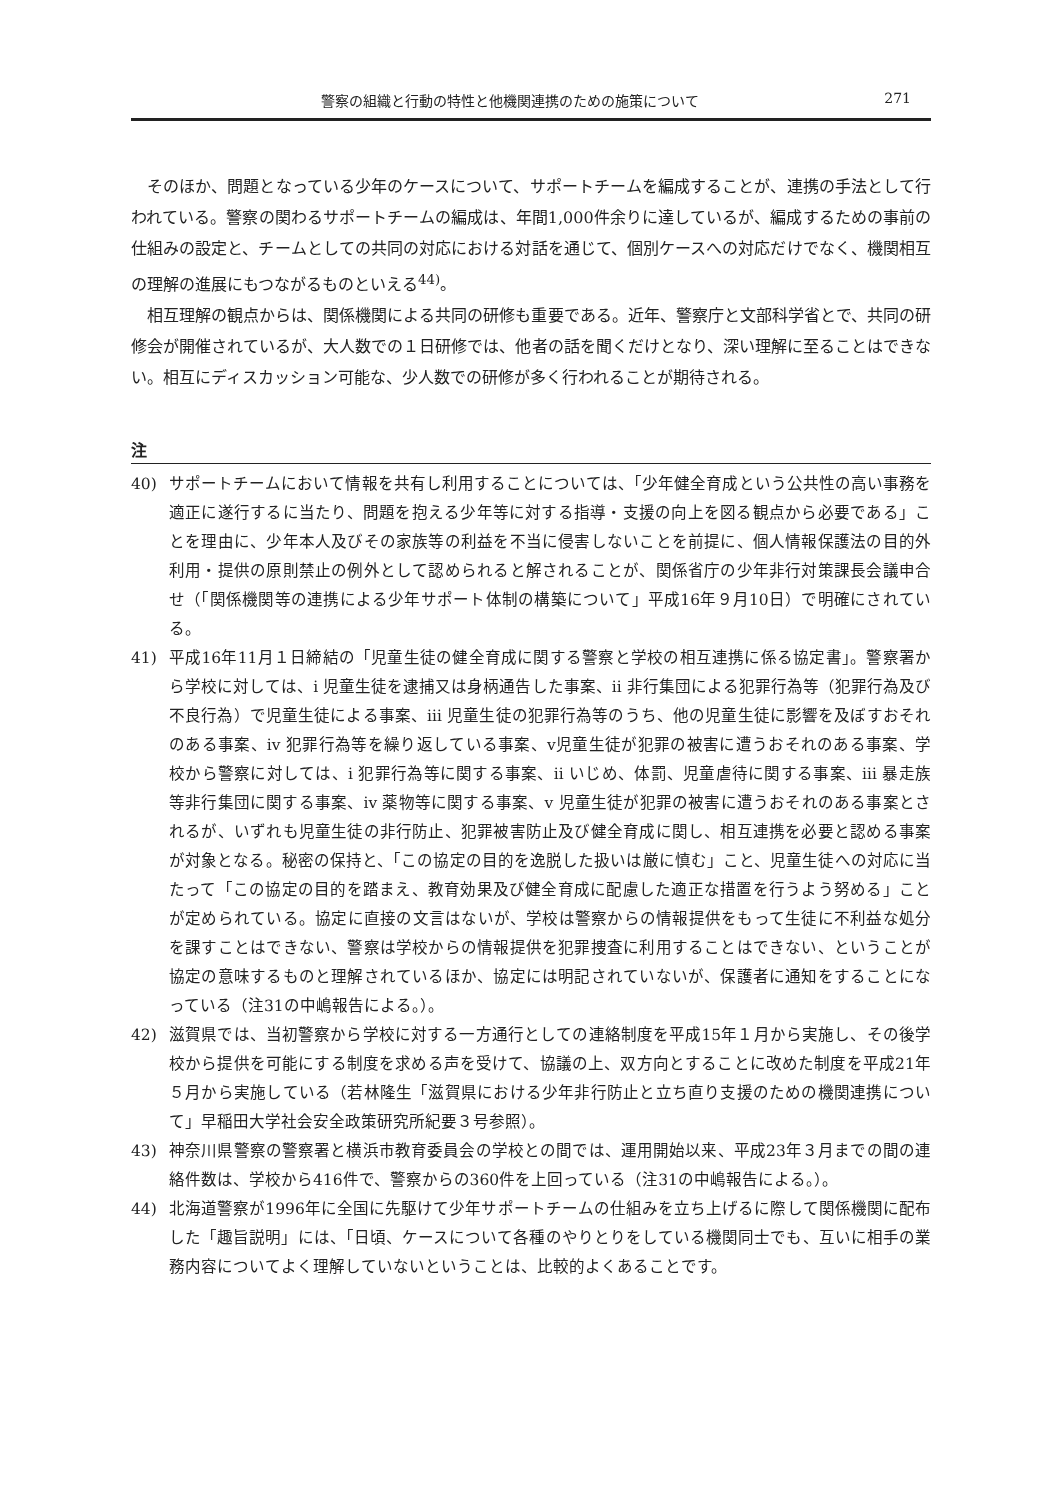警察の組織と行動の特性と他機関連携のための施策について 271
そのほか、問題となっている少年のケースについて、サポートチームを編成することが、連携の手法として行われている。警察の関わるサポートチームの編成は、年間1,000件余りに達しているが、編成するための事前の仕組みの設定と、チームとしての共同の対応における対話を通じて、個別ケースへの対応だけでなく、機関相互の理解の進展にもつながるものといえる<sup>44)</sup>。
相互理解の観点からは、関係機関による共同の研修も重要である。近年、警察庁と文部科学省とで、共同の研修会が開催されているが、大人数での１日研修では、他者の話を聞くだけとなり、深い理解に至ることはできない。相互にディスカッション可能な、少人数での研修が多く行われることが期待される。
注
40) サポートチームにおいて情報を共有し利用することについては、「少年健全育成という公共性の高い事務を適正に遂行するに当たり、問題を抱える少年等に対する指導・支援の向上を図る観点から必要である」ことを理由に、少年本人及びその家族等の利益を不当に侵害しないことを前提に、個人情報保護法の目的外利用・提供の原則禁止の例外として認められると解されることが、関係省庁の少年非行対策課長会議申合せ（「関係機関等の連携による少年サポート体制の構築について」平成16年９月10日）で明確にされている。
41) 平成16年11月１日締結の「児童生徒の健全育成に関する警察と学校の相互連携に係る協定書」。警察署から学校に対しては、ⅰ 児童生徒を逮捕又は身柄通告した事案、ⅱ 非行集団による犯罪行為等（犯罪行為及び不良行為）で児童生徒による事案、ⅲ 児童生徒の犯罪行為等のうち、他の児童生徒に影響を及ぼすおそれのある事案、ⅳ 犯罪行為等を繰り返している事案、ⅴ児童生徒が犯罪の被害に遭うおそれのある事案、学校から警察に対しては、ⅰ 犯罪行為等に関する事案、ⅱ いじめ、体罰、児童虐待に関する事案、ⅲ 暴走族等非行集団に関する事案、ⅳ 薬物等に関する事案、ⅴ 児童生徒が犯罪の被害に遭うおそれのある事案とされるが、いずれも児童生徒の非行防止、犯罪被害防止及び健全育成に関し、相互連携を必要と認める事案が対象となる。秘密の保持と、「この協定の目的を逸脱した扱いは厳に慎む」こと、児童生徒への対応に当たって「この協定の目的を踏まえ、教育効果及び健全育成に配慮した適正な措置を行うよう努める」ことが定められている。協定に直接の文言はないが、学校は警察からの情報提供をもって生徒に不利益な処分を課すことはできない、警察は学校からの情報提供を犯罪捜査に利用することはできない、ということが協定の意味するものと理解されているほか、協定には明記されていないが、保護者に通知をすることになっている（注31の中嶋報告による。）。
42) 滋賀県では、当初警察から学校に対する一方通行としての連絡制度を平成15年１月から実施し、その後学校から提供を可能にする制度を求める声を受けて、協議の上、双方向とすることに改めた制度を平成21年５月から実施している（若林隆生「滋賀県における少年非行防止と立ち直り支援のための機関連携について」早稲田大学社会安全政策研究所紀要３号参照）。
43) 神奈川県警察の警察署と横浜市教育委員会の学校との間では、運用開始以来、平成23年３月までの間の連絡件数は、学校から416件で、警察からの360件を上回っている（注31の中嶋報告による。）。
44) 北海道警察が1996年に全国に先駆けて少年サポートチームの仕組みを立ち上げるに際して関係機関に配布した「趣旨説明」には、「日頃、ケースについて各種のやりとりをしている機関同士でも、互いに相手の業務内容についてよく理解していないということは、比較的よくあることです。